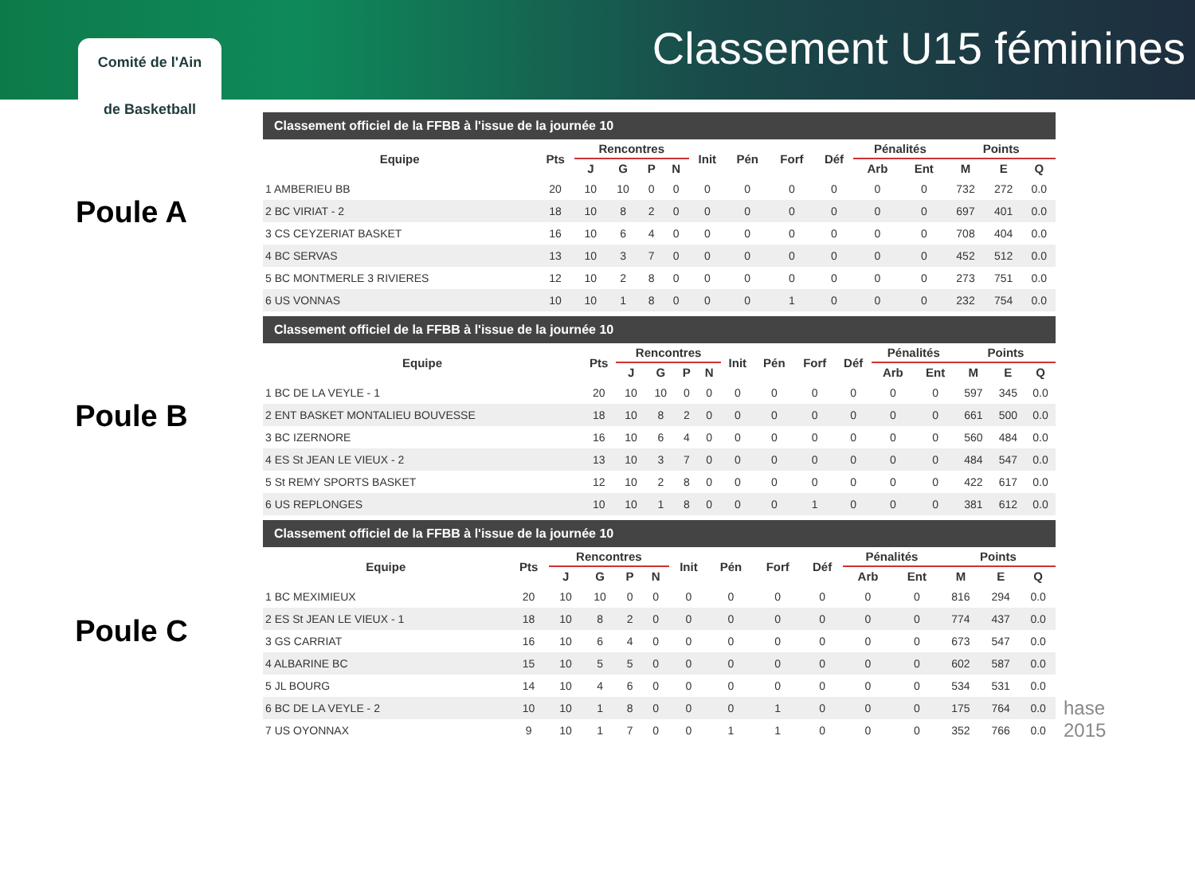Classement U15 féminines
Comité de l'Ain
de Basketball
Poule A
Classement officiel de la FFBB à l'issue de la journée 10
| Equipe | Pts | Rencontres | | | | Init | Pén | Forf | Déf | Pénalités | | Points | | |
| --- | --- | --- | --- | --- | --- | --- | --- | --- | --- | --- | --- | --- | --- | --- |
| | | J | G | P | N | | | | | Arb | Ent | M | E | Q |
| 1 AMBERIEU BB | 20 | 10 | 10 | 0 | 0 | 0 | 0 | 0 | 0 | 0 | 0 | 732 | 272 | 0.0 |
| 2 BC VIRIAT - 2 | 18 | 10 | 8 | 2 | 0 | 0 | 0 | 0 | 0 | 0 | 0 | 697 | 401 | 0.0 |
| 3 CS CEYZERIAT BASKET | 16 | 10 | 6 | 4 | 0 | 0 | 0 | 0 | 0 | 0 | 0 | 708 | 404 | 0.0 |
| 4 BC SERVAS | 13 | 10 | 3 | 7 | 0 | 0 | 0 | 0 | 0 | 0 | 0 | 452 | 512 | 0.0 |
| 5 BC MONTMERLE 3 RIVIERES | 12 | 10 | 2 | 8 | 0 | 0 | 0 | 0 | 0 | 0 | 0 | 273 | 751 | 0.0 |
| 6 US VONNAS | 10 | 10 | 1 | 8 | 0 | 0 | 0 | 1 | 0 | 0 | 0 | 232 | 754 | 0.0 |
Poule B
Classement officiel de la FFBB à l'issue de la journée 10
| Equipe | Pts | Rencontres | | | | Init | Pén | Forf | Déf | Pénalités | | Points | | |
| --- | --- | --- | --- | --- | --- | --- | --- | --- | --- | --- | --- | --- | --- | --- |
| | | J | G | P | N | | | | | Arb | Ent | M | E | Q |
| 1 BC DE LA VEYLE - 1 | 20 | 10 | 10 | 0 | 0 | 0 | 0 | 0 | 0 | 0 | 0 | 597 | 345 | 0.0 |
| 2 ENT BASKET MONTALIEU BOUVESSE | 18 | 10 | 8 | 2 | 0 | 0 | 0 | 0 | 0 | 0 | 0 | 661 | 500 | 0.0 |
| 3 BC IZERNORE | 16 | 10 | 6 | 4 | 0 | 0 | 0 | 0 | 0 | 0 | 0 | 560 | 484 | 0.0 |
| 4 ES St JEAN LE VIEUX - 2 | 13 | 10 | 3 | 7 | 0 | 0 | 0 | 0 | 0 | 0 | 0 | 484 | 547 | 0.0 |
| 5 St REMY SPORTS BASKET | 12 | 10 | 2 | 8 | 0 | 0 | 0 | 0 | 0 | 0 | 0 | 422 | 617 | 0.0 |
| 6 US REPLONGES | 10 | 10 | 1 | 8 | 0 | 0 | 0 | 1 | 0 | 0 | 0 | 381 | 612 | 0.0 |
Poule C
Classement officiel de la FFBB à l'issue de la journée 10
| Equipe | Pts | Rencontres | | | | Init | Pén | Forf | Déf | Pénalités | | Points | | |
| --- | --- | --- | --- | --- | --- | --- | --- | --- | --- | --- | --- | --- | --- | --- |
| | | J | G | P | N | | | | | Arb | Ent | M | E | Q |
| 1 BC MEXIMIEUX | 20 | 10 | 10 | 0 | 0 | 0 | 0 | 0 | 0 | 0 | 0 | 816 | 294 | 0.0 |
| 2 ES St JEAN LE VIEUX - 1 | 18 | 10 | 8 | 2 | 0 | 0 | 0 | 0 | 0 | 0 | 0 | 774 | 437 | 0.0 |
| 3 GS CARRIAT | 16 | 10 | 6 | 4 | 0 | 0 | 0 | 0 | 0 | 0 | 0 | 673 | 547 | 0.0 |
| 4 ALBARINE BC | 15 | 10 | 5 | 5 | 0 | 0 | 0 | 0 | 0 | 0 | 0 | 602 | 587 | 0.0 |
| 5 JL BOURG | 14 | 10 | 4 | 6 | 0 | 0 | 0 | 0 | 0 | 0 | 0 | 534 | 531 | 0.0 |
| 6 BC DE LA VEYLE - 2 | 10 | 10 | 1 | 8 | 0 | 0 | 0 | 1 | 0 | 0 | 0 | 175 | 764 | 0.0 |
| 7 US OYONNAX | 9 | 10 | 1 | 7 | 0 | 0 | 1 | 1 | 0 | 0 | 0 | 352 | 766 | 0.0 |
hase
2015